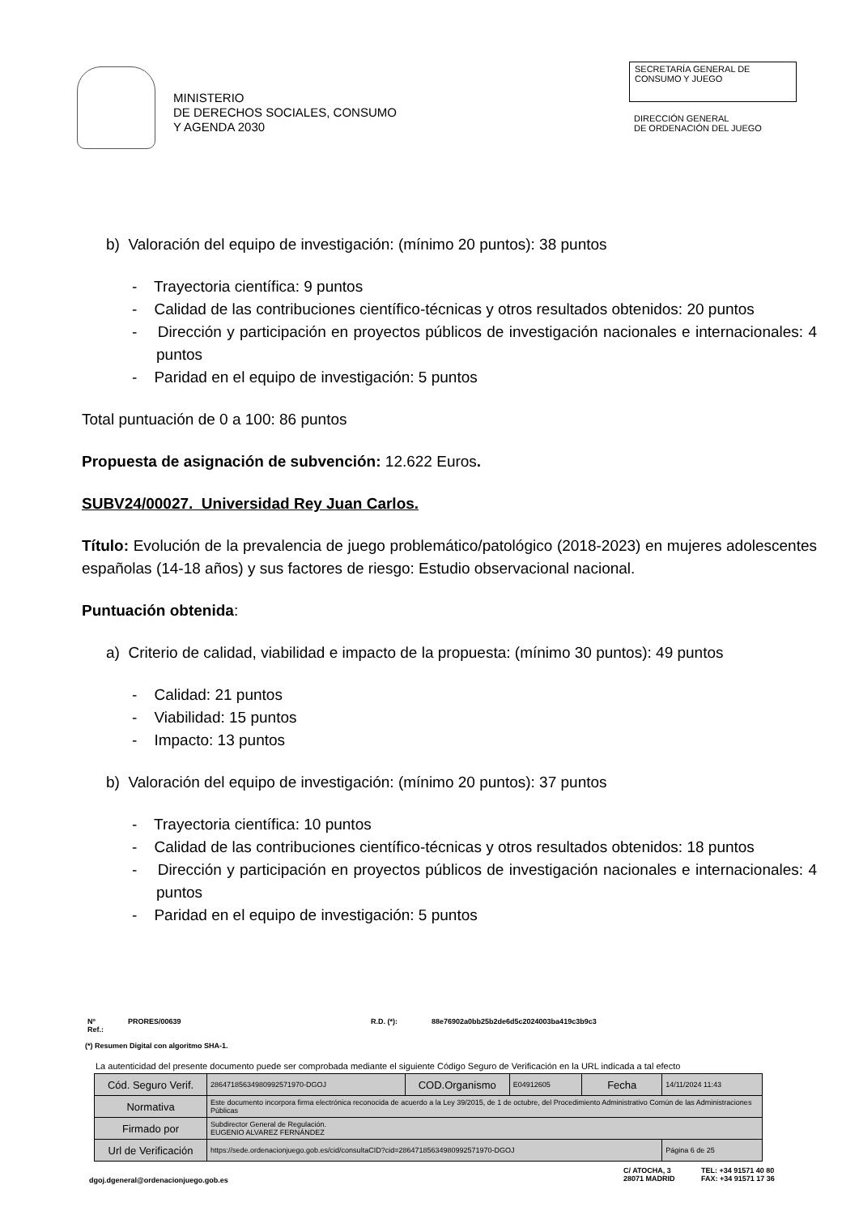MINISTERIO
DE DERECHOS SOCIALES, CONSUMO
Y AGENDA 2030
SECRETARÍA GENERAL DE
CONSUMO Y JUEGO
DIRECCIÓN GENERAL
DE ORDENACIÓN DEL JUEGO
b) Valoración del equipo de investigación: (mínimo 20 puntos): 38 puntos
- Trayectoria científica: 9 puntos
- Calidad de las contribuciones científico-técnicas y otros resultados obtenidos: 20 puntos
- Dirección y participación en proyectos públicos de investigación nacionales e internacionales: 4 puntos
- Paridad en el equipo de investigación: 5 puntos
Total puntuación de 0 a 100: 86 puntos
Propuesta de asignación de subvención: 12.622 Euros.
SUBV24/00027. Universidad Rey Juan Carlos.
Título: Evolución de la prevalencia de juego problemático/patológico (2018-2023) en mujeres adolescentes españolas (14-18 años) y sus factores de riesgo: Estudio observacional nacional.
Puntuación obtenida:
a) Criterio de calidad, viabilidad e impacto de la propuesta: (mínimo 30 puntos): 49 puntos
- Calidad: 21 puntos
- Viabilidad: 15 puntos
- Impacto: 13 puntos
b) Valoración del equipo de investigación: (mínimo 20 puntos): 37 puntos
- Trayectoria científica: 10 puntos
- Calidad de las contribuciones científico-técnicas y otros resultados obtenidos: 18 puntos
- Dirección y participación en proyectos públicos de investigación nacionales e internacionales: 4 puntos
- Paridad en el equipo de investigación: 5 puntos
Nº Ref.: PRORES/00639 R.D. (*): 88e76902a0bb25b2de6d5c2024003ba419c3b9c3
(*) Resumen Digital con algoritmo SHA-1.
La autenticidad del presente documento puede ser comprobada mediante el siguiente Código Seguro de Verificación en la URL indicada a tal efecto
| Cód. Seguro Verif. | 28647185634980992571970-DGOJ | COD.Organismo | E04912605 | Fecha | 14/11/2024 11:43 |
| Normativa | Este documento incorpora firma electrónica reconocida de acuerdo a la Ley 39/2015, de 1 de octubre, del Procedimiento Administrativo Común de las Administraciones Públicas | | | | |
| Firmado por | Subdirector General de Regulación. EUGENIO ALVAREZ FERNÁNDEZ | | | | |
| Url de Verificación | https://sede.ordenacionjuego.gob.es/cid/consultaCID?cid=28647185634980992571970-DGOJ | | | | Página 6 de 25 |
dgoj.dgeneral@ordenacionjuego.gob.es
C/ ATOCHA, 3
28071 MADRID
TEL: +34 91571 40 80
FAX: +34 91571 17 36